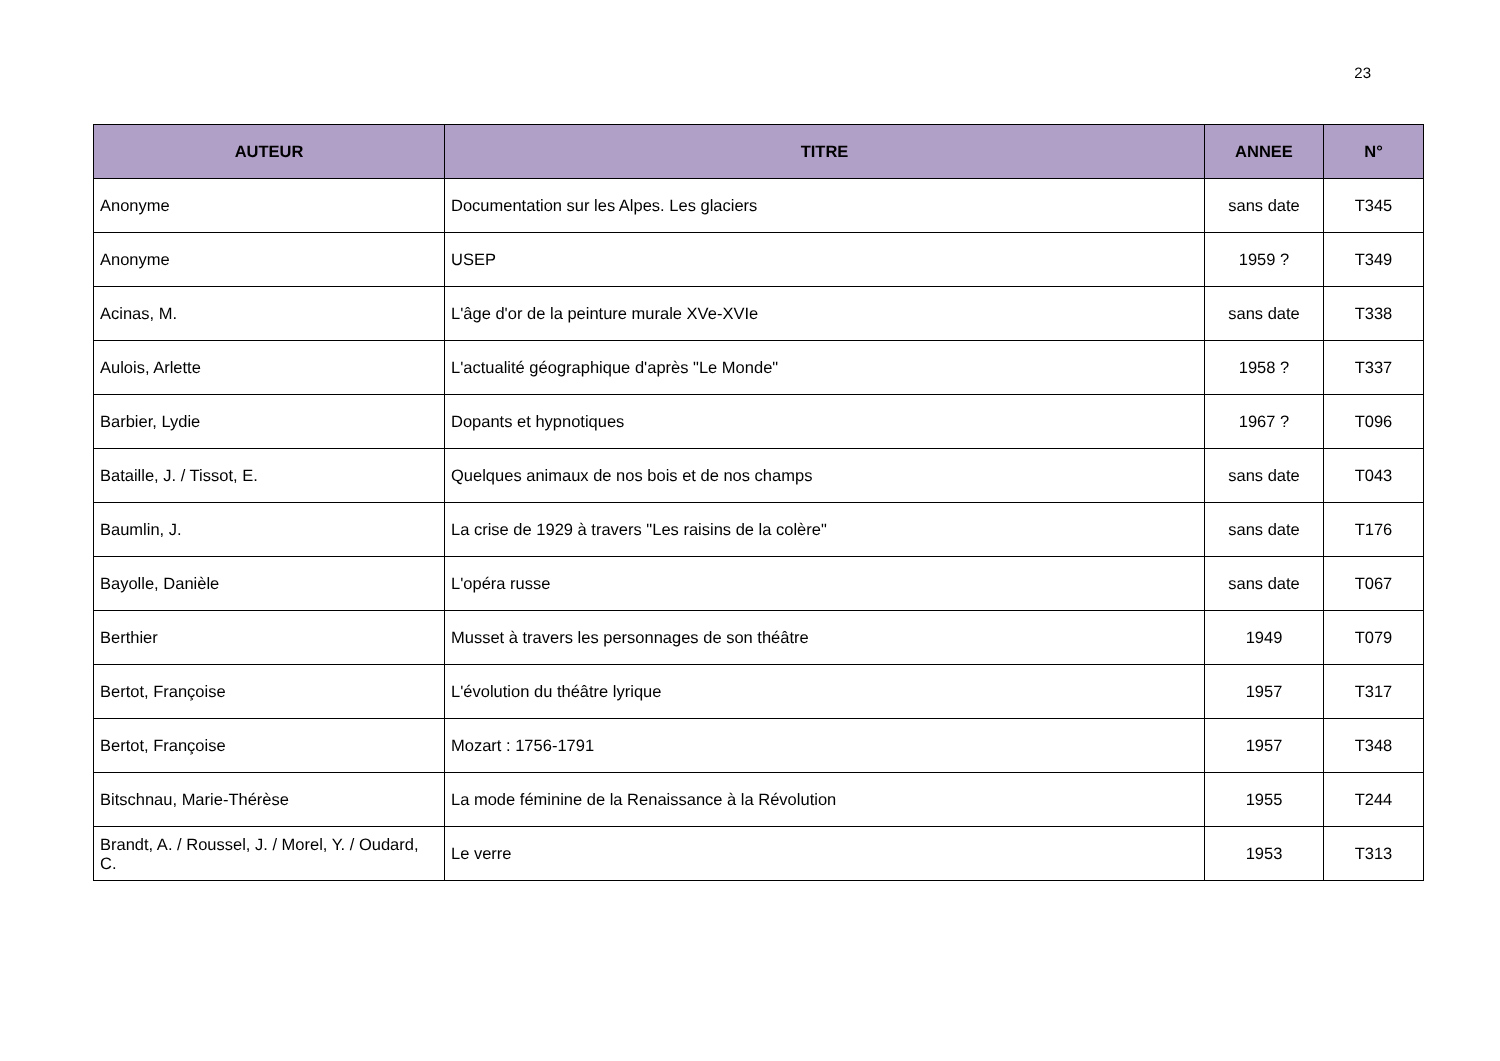23
| AUTEUR | TITRE | ANNEE | N° |
| --- | --- | --- | --- |
| Anonyme | Documentation sur les Alpes. Les glaciers | sans date | T345 |
| Anonyme | USEP | 1959 ? | T349 |
| Acinas, M. | L'âge d'or de la peinture murale XVe-XVIe | sans date | T338 |
| Aulois, Arlette | L'actualité géographique d'après "Le Monde" | 1958 ? | T337 |
| Barbier, Lydie | Dopants et hypnotiques | 1967 ? | T096 |
| Bataille, J. / Tissot, E. | Quelques animaux de nos bois et de nos champs | sans date | T043 |
| Baumlin, J. | La crise de 1929 à travers "Les raisins de la colère" | sans date | T176 |
| Bayolle, Danièle | L'opéra russe | sans date | T067 |
| Berthier | Musset à travers les personnages de son théâtre | 1949 | T079 |
| Bertot, Françoise | L'évolution du théâtre lyrique | 1957 | T317 |
| Bertot, Françoise | Mozart : 1756-1791 | 1957 | T348 |
| Bitschnau, Marie-Thérèse | La mode féminine de la Renaissance à la Révolution | 1955 | T244 |
| Brandt, A. / Roussel, J. / Morel, Y. / Oudard, C. | Le verre | 1953 | T313 |